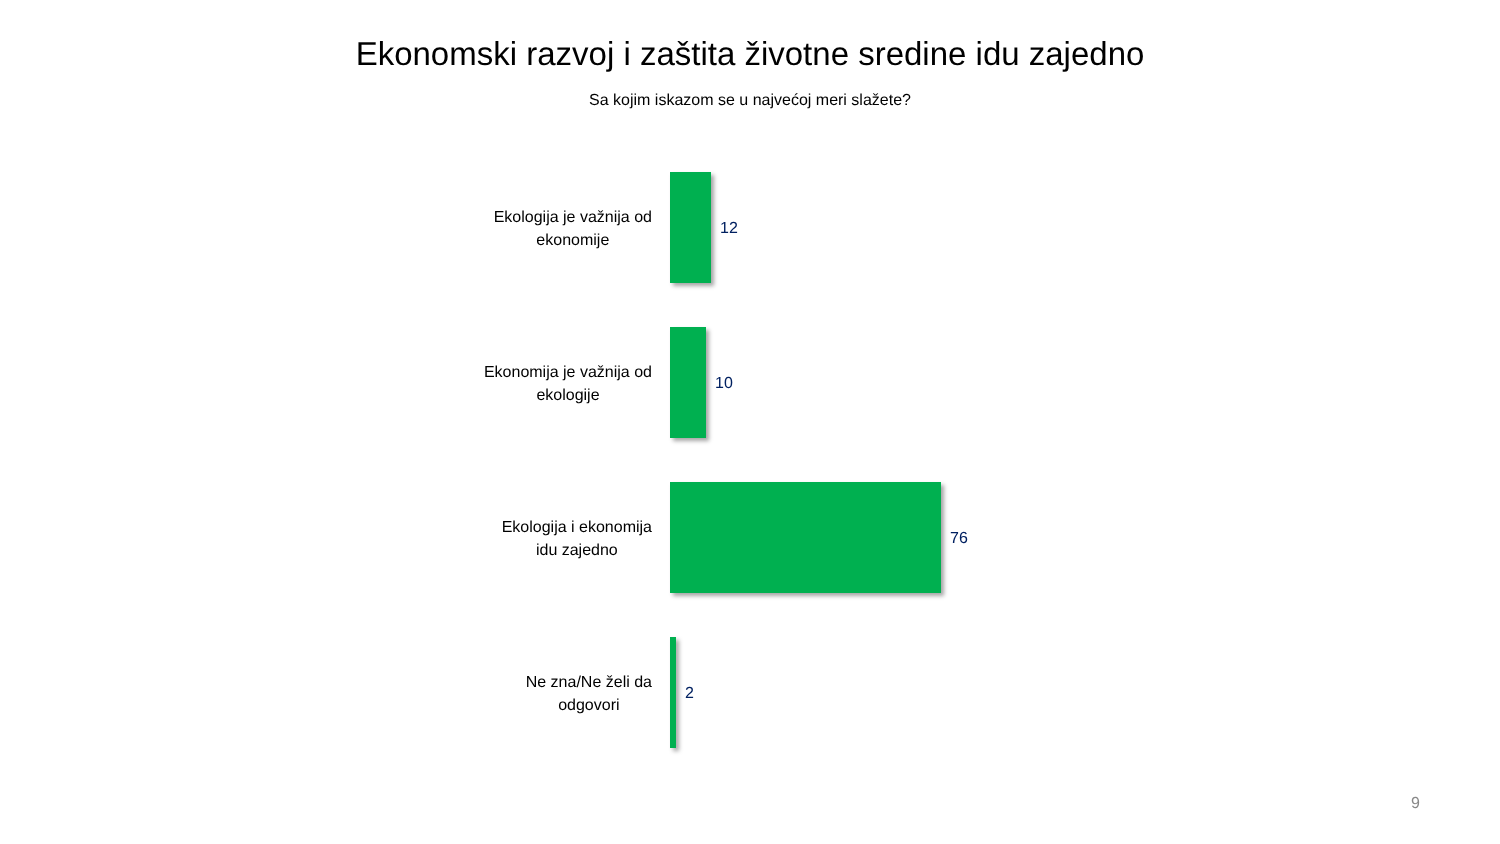Ekonomski razvoj i zaštita životne sredine idu zajedno
Sa kojim iskazom se u najvećoj meri slažete?
Ekologija je važnija od
ekonomije
12
Ekonomija je važnija od
ekologije
10
Ekologija i ekonomija
idu zajedno
76
Ne zna/Ne želi da
odgovori
2
9